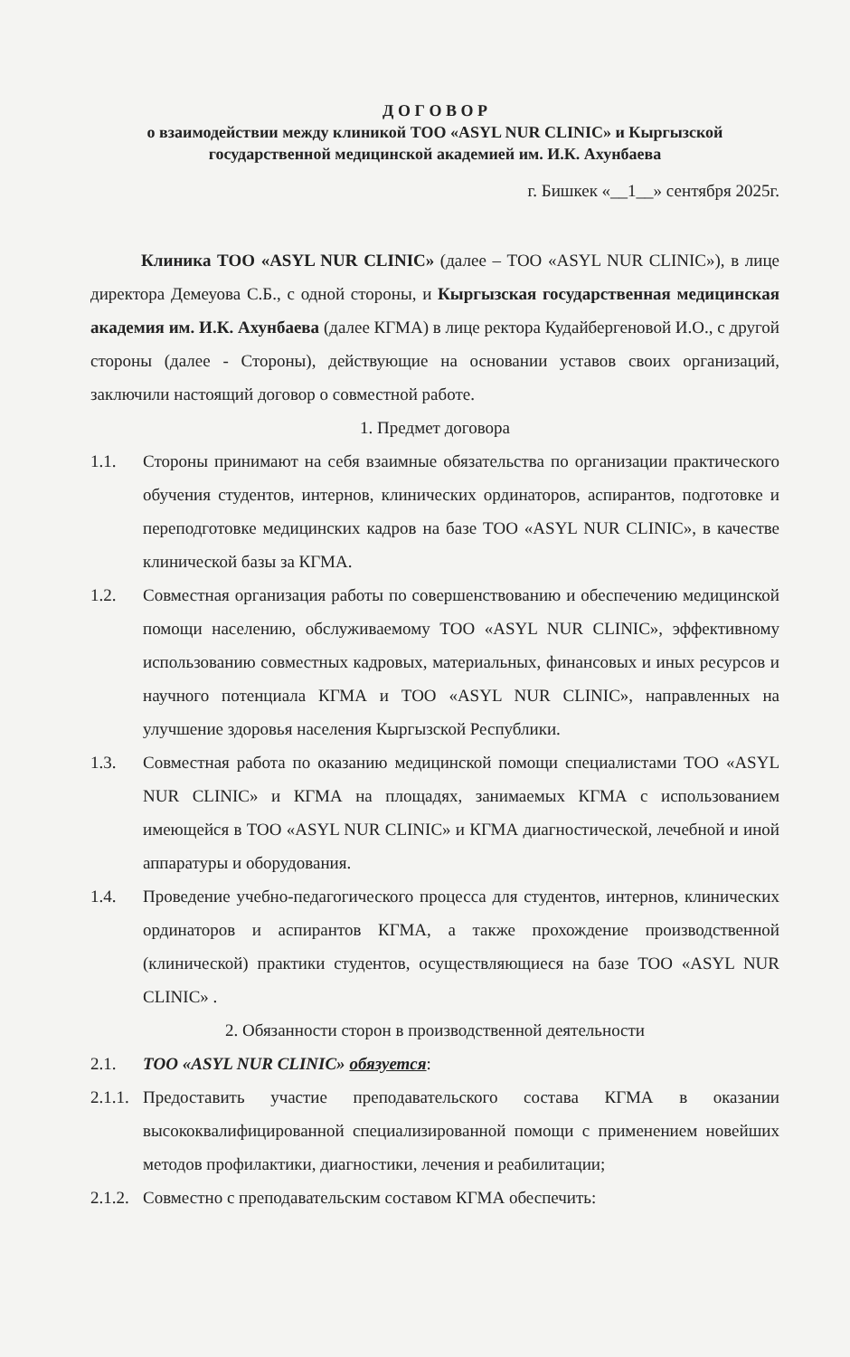Д О Г О В О Р
о взаимодействии между клиникой ТОО «ASYL NUR CLINIC» и Кыргызской государственной медицинской академией им. И.К. Ахунбаева
г. Бишкек «__1__» сентября 2025г.
Клиника ТОО «ASYL NUR CLINIC» (далее – ТОО «ASYL NUR CLINIC»), в лице директора Демеуова С.Б., с одной стороны, и Кыргызская государственная медицинская академия им. И.К. Ахунбаева (далее КГМА) в лице ректора Кудайбергеновой И.О., с другой стороны (далее - Стороны), действующие на основании уставов своих организаций, заключили настоящий договор о совместной работе.
1. Предмет договора
1.1. Стороны принимают на себя взаимные обязательства по организации практического обучения студентов, интернов, клинических ординаторов, аспирантов, подготовке и переподготовке медицинских кадров на базе ТОО «ASYL NUR CLINIC», в качестве клинической базы за КГМА.
1.2. Совместная организация работы по совершенствованию и обеспечению медицинской помощи населению, обслуживаемому ТОО «ASYL NUR CLINIC», эффективному использованию совместных кадровых, материальных, финансовых и иных ресурсов и научного потенциала КГМА и ТОО «ASYL NUR CLINIC», направленных на улучшение здоровья населения Кыргызской Республики.
1.3. Совместная работа по оказанию медицинской помощи специалистами ТОО «ASYL NUR CLINIC» и КГМА на площадях, занимаемых КГМА с использованием имеющейся в ТОО «ASYL NUR CLINIC» и КГМА диагностической, лечебной и иной аппаратуры и оборудования.
1.4. Проведение учебно-педагогического процесса для студентов, интернов, клинических ординаторов и аспирантов КГМА, а также прохождение производственной (клинической) практики студентов, осуществляющиеся на базе ТОО «ASYL NUR CLINIC» .
2. Обязанности сторон в производственной деятельности
2.1. ТОО «ASYL NUR CLINIC» обязуется:
2.1.1. Предоставить участие преподавательского состава КГМА в оказании высококвалифицированной специализированной помощи с применением новейших методов профилактики, диагностики, лечения и реабилитации;
2.1.2. Совместно с преподавательским составом КГМА обеспечить: